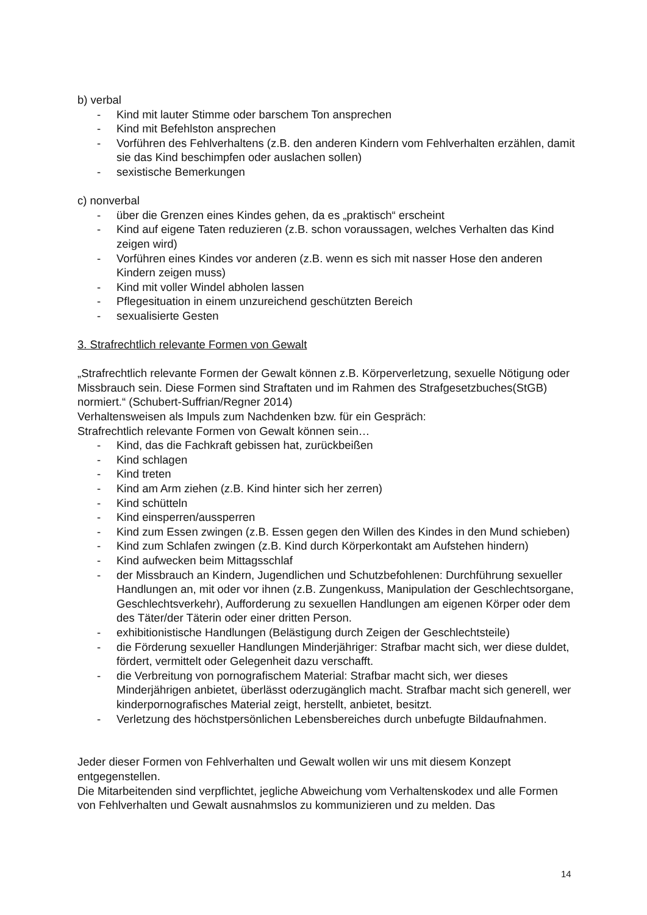b) verbal
- Kind mit lauter Stimme oder barschem Ton ansprechen
- Kind mit Befehlston ansprechen
- Vorführen des Fehlverhaltens (z.B. den anderen Kindern vom Fehlverhalten erzählen, damit sie das Kind beschimpfen oder auslachen sollen)
- sexistische Bemerkungen
c) nonverbal
- über die Grenzen eines Kindes gehen, da es „praktisch“ erscheint
- Kind auf eigene Taten reduzieren (z.B. schon voraussagen, welches Verhalten das Kind zeigen wird)
- Vorführen eines Kindes vor anderen (z.B. wenn es sich mit nasser Hose den anderen Kindern zeigen muss)
- Kind mit voller Windel abholen lassen
- Pflegesituation in einem unzureichend geschützten Bereich
- sexualisierte Gesten
3. Strafrechtlich relevante Formen von Gewalt
„Strafrechtlich relevante Formen der Gewalt können z.B. Körperverletzung, sexuelle Nötigung oder Missbrauch sein. Diese Formen sind Straftaten und im Rahmen des Strafgesetzbuches(StGB) normiert.“ (Schubert-Suffrian/Regner 2014)
Verhaltensweisen als Impuls zum Nachdenken bzw. für ein Gespräch:
Strafrechtlich relevante Formen von Gewalt können sein…
- Kind, das die Fachkraft gebissen hat, zurückbeißen
- Kind schlagen
- Kind treten
- Kind am Arm ziehen (z.B. Kind hinter sich her zerren)
- Kind schütteln
- Kind einsperren/aussperren
- Kind zum Essen zwingen (z.B. Essen gegen den Willen des Kindes in den Mund schieben)
- Kind zum Schlafen zwingen (z.B. Kind durch Körperkontakt am Aufstehen hindern)
- Kind aufwecken beim Mittagsschlaf
- der Missbrauch an Kindern, Jugendlichen und Schutzbefohlenen: Durchführung sexueller Handlungen an, mit oder vor ihnen (z.B. Zungenkuss, Manipulation der Geschlechtsorgane, Geschlechtsverkehr), Aufforderung zu sexuellen Handlungen am eigenen Körper oder dem des Täter/der Täterin oder einer dritten Person.
- exhibitionistische Handlungen (Belästigung durch Zeigen der Geschlechtsteile)
- die Förderung sexueller Handlungen Minderjähriger: Strafbar macht sich, wer diese duldet, fördert, vermittelt oder Gelegenheit dazu verschafft.
- die Verbreitung von pornografischem Material: Strafbar macht sich, wer dieses Minderjährigen anbietet, überlässt oderzugänglich macht. Strafbar macht sich generell, wer kinderpornografisches Material zeigt, herstellt, anbietet, besitzt.
- Verletzung des höchstpersönlichen Lebensbereiches durch unbefugte Bildaufnahmen.
Jeder dieser Formen von Fehlverhalten und Gewalt wollen wir uns mit diesem Konzept entgegenstellen.
Die Mitarbeitenden sind verpflichtet, jegliche Abweichung vom Verhaltenskodex und alle Formen von Fehlverhalten und Gewalt ausnahmslos zu kommunizieren und zu melden. Das
14